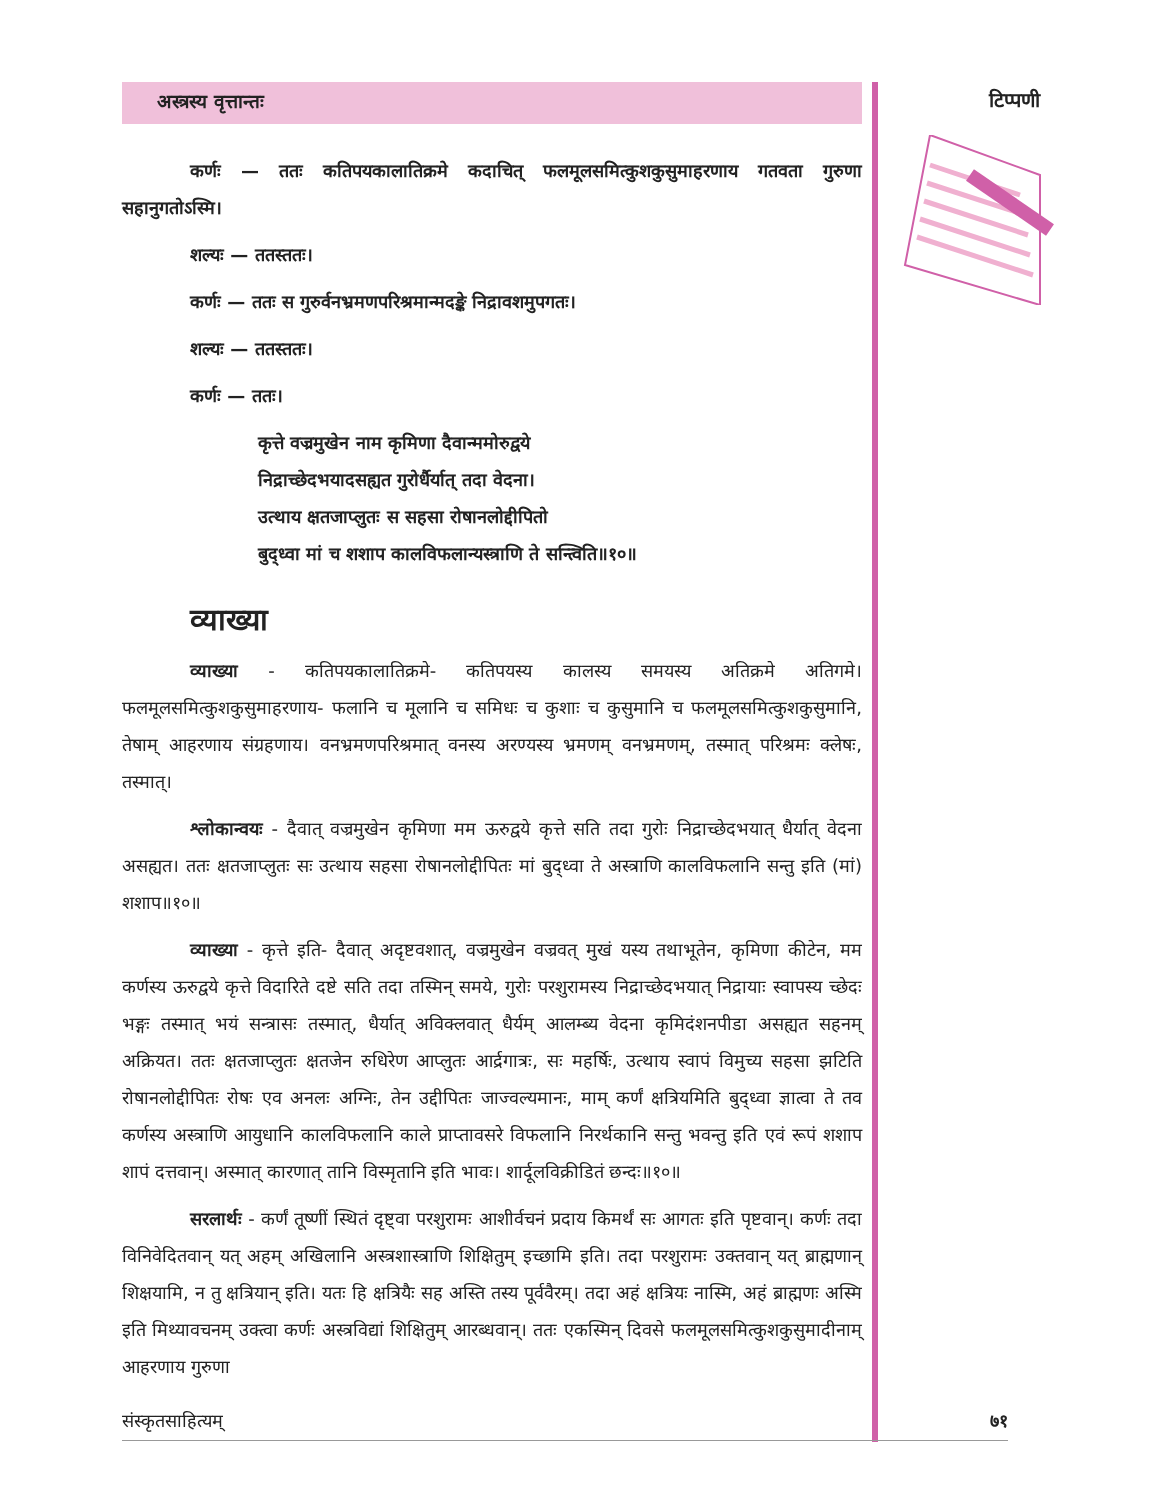अस्त्रस्य वृत्तान्तः
कर्णः — ततः कतिपयकालातिक्रमे कदाचित् फलमूलसमित्कुशकुसुमाहरणाय गतवता गुरुणा सहानुगतोऽस्मि।
शल्यः — ततस्ततः।
कर्णः — ततः स गुरुर्वनभ्रमणपरिश्रमान्मदङ्के निद्रावशमुपगतः।
शल्यः — ततस्ततः।
कर्णः — ततः।
कृत्ते वज्रमुखेन नाम कृमिणा दैवान्ममोरुद्वये
निद्राच्छेदभयादसह्यत गुरोर्धैर्यात् तदा वेदना।
उत्थाय क्षतजाप्लुतः स सहसा रोषानलोद्दीपितो
बुद्ध्वा मां च शशाप कालविफलान्यस्त्राणि ते सन्त्विति॥१०॥
व्याख्या
व्याख्या - कतिपयकालातिक्रमे- कतिपयस्य कालस्य समयस्य अतिक्रमे अतिगमे। फलमूलसमित्कुशकुसुमाहरणाय- फलानि च मूलानि च समिधः च कुशाः च कुसुमानि च फलमूलसमित्कुशकुसुमानि, तेषाम् आहरणाय संग्रहणाय। वनभ्रमणपरिश्रमात् वनस्य अरण्यस्य भ्रमणम् वनभ्रमणम्, तस्मात् परिश्रमः क्लेषः, तस्मात्।
श्लोकान्वयः - दैवात् वज्रमुखेन कृमिणा मम ऊरुद्वये कृत्ते सति तदा गुरोः निद्राच्छेदभयात् धैर्यात् वेदना असह्यत। ततः क्षतजाप्लुतः सः उत्थाय सहसा रोषानलोद्दीपितः मां बुद्ध्वा ते अस्त्राणि कालविफलानि सन्तु इति (मां) शशाप॥१०॥
व्याख्या - कृत्ते इति- दैवात् अदृष्टवशात्, वज्रमुखेन वज्रवत् मुखं यस्य तथाभूतेन, कृमिणा कीटेन, मम कर्णस्य ऊरुद्वये कृत्ते विदारिते दष्टे सति तदा तस्मिन् समये, गुरोः परशुरामस्य निद्राच्छेदभयात् निद्रायाः स्वापस्य च्छेदः भङ्गः तस्मात् भयं सन्त्रासः तस्मात्, धैर्यात् अविक्लवात् धैर्यम् आलम्ब्य वेदना कृमिदंशनपीडा असह्यत सहनम् अक्रियत। ततः क्षतजाप्लुतः क्षतजेन रुधिरेण आप्लुतः आर्द्रगात्रः, सः महर्षिः, उत्थाय स्वापं विमुच्य सहसा झटिति रोषानलोद्दीपितः रोषः एव अनलः अग्निः, तेन उद्दीपितः जाज्वल्यमानः, माम् कर्णं क्षत्रियमिति बुद्ध्वा ज्ञात्वा ते तव कर्णस्य अस्त्राणि आयुधानि कालविफलानि काले प्राप्तावसरे विफलानि निरर्थकानि सन्तु भवन्तु इति एवं रूपं शशाप शापं दत्तवान्। अस्मात् कारणात् तानि विस्मृतानि इति भावः। शार्दूलविक्रीडितं छन्दः॥१०॥
सरलार्थः - कर्णं तूष्णीं स्थितं दृष्ट्वा परशुरामः आशीर्वचनं प्रदाय किमर्थं सः आगतः इति पृष्टवान्। कर्णः तदा विनिवेदितवान् यत् अहम् अखिलानि अस्त्रशास्त्राणि शिक्षितुम् इच्छामि इति। तदा परशुरामः उक्तवान् यत् ब्राह्मणान् शिक्षयामि, न तु क्षत्रियान् इति। यतः हि क्षत्रियैः सह अस्ति तस्य पूर्ववैरम्। तदा अहं क्षत्रियः नास्मि, अहं ब्राह्मणः अस्मि इति मिथ्यावचनम् उक्त्वा कर्णः अस्त्रविद्यां शिक्षितुम् आरब्धवान्। ततः एकस्मिन् दिवसे फलमूलसमित्कुशकुसुमादीनाम् आहरणाय गुरुणा
टिप्पणी
संस्कृतसाहित्यम् ७१